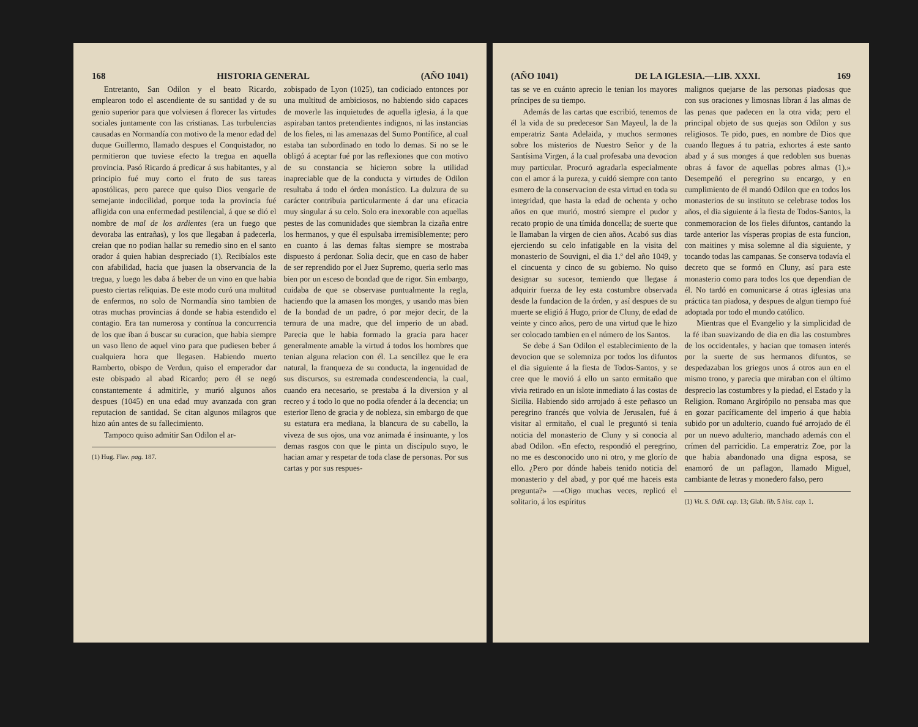168 HISTORIA GENERAL (AÑO 1041)
Entretanto, San Odilon y el beato Ricardo, emplearon todo el ascendiente de su santidad y de su genio superior para que volviesen á florecer las virtudes sociales juntamente con las cristianas. Las turbulencias causadas en Normandía con motivo de la menor edad del duque Guillermo, llamado despues el Conquistador, no permitieron que tuviese efecto la tregua en aquella provincia. Pasó Ricardo á predicar á sus habitantes, y al principio fué muy corto el fruto de sus tareas apostólicas, pero parece que quiso Dios vengarle de semejante indocilidad, porque toda la provincia fué afligida con una enfermedad pestilencial, á que se dió el nombre de mal de los ardientes (era un fuego que devoraba las entrañas), y los que llegaban á padecerla, creian que no podian hallar su remedio sino en el santo orador á quien habian despreciado (1). Recibíalos este con afabilidad, hacia que juasen la observancia de la tregua, y luego les daba á beber de un vino en que habia puesto ciertas reliquias. De este modo curó una multitud de enfermos, no solo de Normandía sino tambien de otras muchas provincias á donde se habia estendido el contagio. Era tan numerosa y contínua la concurrencia de los que iban á buscar su curacion, que habia siempre un vaso lleno de aquel vino para que pudiesen beber á cualquiera hora que llegasen. Habiendo muerto Ramberto, obispo de Verdun, quiso el emperador dar este obispado al abad Ricardo; pero él se negó constantemente á admitirle, y murió algunos años despues (1045) en una edad muy avanzada con gran reputacion de santidad. Se citan algunos milagros que hizo aún antes de su fallecimiento.
Tampoco quiso admitir San Odilon el ar-
(1) Hug. Flav. pag. 187.
zobispado de Lyon (1025), tan codiciado entonces por una multitud de ambiciosos, no habiendo sido capaces de moverle las inquietudes de aquella iglesia, á la que aspiraban tantos pretendientes indignos, ni las instancias de los fieles, ni las amenazas del Sumo Pontífice, al cual estaba tan subordinado en todo lo demas. Si no se le obligó á aceptar fué por las reflexiones que con motivo de su constancia se hicieron sobre la utilidad inapreciable que de la conducta y virtudes de Odilon resultaba á todo el órden monástico. La dulzura de su carácter contribuia particularmente á dar una eficacia muy singular á su celo. Solo era inexorable con aquellas pestes de las comunidades que siembran la cizaña entre los hermanos, y que él espulsaba irremisiblemente; pero en cuanto á las demas faltas siempre se mostraba dispuesto á perdonar. Solia decir, que en caso de haber de ser reprendido por el Juez Supremo, queria serlo mas bien por un esceso de bondad que de rigor. Sin embargo, cuidaba de que se observase puntualmente la regla, haciendo que la amasen los monges, y usando mas bien de la bondad de un padre, ó por mejor decir, de la ternura de una madre, que del imperio de un abad. Parecia que le habia formado la gracia para hacer generalmente amable la virtud á todos los hombres que tenian alguna relacion con él. La sencillez que le era natural, la franqueza de su conducta, la ingenuidad de sus discursos, su estremada condescendencia, la cual, cuando era necesario, se prestaba á la diversion y al recreo y á todo lo que no podia ofender á la decencia; un esterior lleno de gracia y de nobleza, sin embargo de que su estatura era mediana, la blancura de su cabello, la viveza de sus ojos, una voz animada é insinuante, y los demas rasgos con que le pinta un discípulo suyo, le hacian amar y respetar de toda clase de personas. Por sus cartas y por sus respues-
(AÑO 1041) DE LA IGLESIA.—LIB. XXXI. 169
tas se ve en cuánto aprecio le tenian los mayores príncipes de su tiempo.
Además de las cartas que escribió, tenemos de él la vida de su predecesor San Mayeul, la de la emperatriz Santa Adelaida, y muchos sermones sobre los misterios de Nuestro Señor y de la Santísima Virgen, á la cual profesaba una devocion muy particular. Procuró agradarla especialmente con el amor á la pureza, y cuidó siempre con tanto esmero de la conservacion de esta virtud en toda su integridad, que hasta la edad de ochenta y ocho años en que murió, mostró siempre el pudor y recato propio de una tímida doncella; de suerte que le llamaban la virgen de cien años. Acabó sus dias ejerciendo su celo infatigable en la visita del monasterio de Souvigni, el dia 1.º del año 1049, y el cincuenta y cinco de su gobierno. No quiso designar su sucesor, temiendo que llegase á adquirir fuerza de ley esta costumbre observada desde la fundacion de la órden, y así despues de su muerte se eligió á Hugo, prior de Cluny, de edad de veinte y cinco años, pero de una virtud que le hizo ser colocado tambien en el número de los Santos.
Se debe á San Odilon el establecimiento de la devocion que se solemniza por todos los difuntos el dia siguiente á la fiesta de Todos-Santos, y se cree que le movió á ello un santo ermitaño que vivia retirado en un islote inmediato á las costas de Sicilia. Habiendo sido arrojado á este peñasco un peregrino francés que volvia de Jerusalen, fué á visitar al ermitaño, el cual le preguntó si tenia noticia del monasterio de Cluny y si conocia al abad Odilon. «En efecto, respondió el peregrino, no me es desconocido uno ni otro, y me glorío de ello. ¿Pero por dónde habeis tenido noticia del monasterio y del abad, y por qué me haceis esta pregunta?» —«Oigo muchas veces, replicó el solitario, á los espíritus
malignos quejarse de las personas piadosas que con sus oraciones y limosnas libran á las almas de las penas que padecen en la otra vida; pero el principal objeto de sus quejas son Odilon y sus religiosos. Te pido, pues, en nombre de Dios que cuando llegues á tu patria, exhortes á este santo abad y á sus monges á que redoblen sus buenas obras á favor de aquellas pobres almas (1).» Desempeñó el peregrino su encargo, y en cumplimiento de él mandó Odilon que en todos los monasterios de su instituto se celebrase todos los años, el dia siguiente á la fiesta de Todos-Santos, la conmemoracion de los fieles difuntos, cantando la tarde anterior las vísperas propias de esta funcion, con maitines y misa solemne al dia siguiente, y tocando todas las campanas. Se conserva todavía el decreto que se formó en Cluny, así para este monasterio como para todos los que dependian de él. No tardó en comunicarse á otras iglesias una práctica tan piadosa, y despues de algun tiempo fué adoptada por todo el mundo católico.
Mientras que el Evangelio y la simplicidad de la fé iban suavizando de dia en dia las costumbres de los occidentales, y hacian que tomasen interés por la suerte de sus hermanos difuntos, se despedazaban los griegos unos á otros aun en el mismo trono, y parecia que miraban con el último desprecio las costumbres y la piedad, el Estado y la Religion. Romano Argirópilo no pensaba mas que en gozar pacíficamente del imperio á que habia subido por un adulterio, cuando fué arrojado de él por un nuevo adulterio, manchado además con el crímen del parricidio. La emperatriz Zoe, por la que habia abandonado una digna esposa, se enamoró de un paflagon, llamado Miguel, cambiante de letras y monedero falso, pero
(1) Vit. S. Odil. cap. 13; Glab. lib. 5 hist. cap. 1.